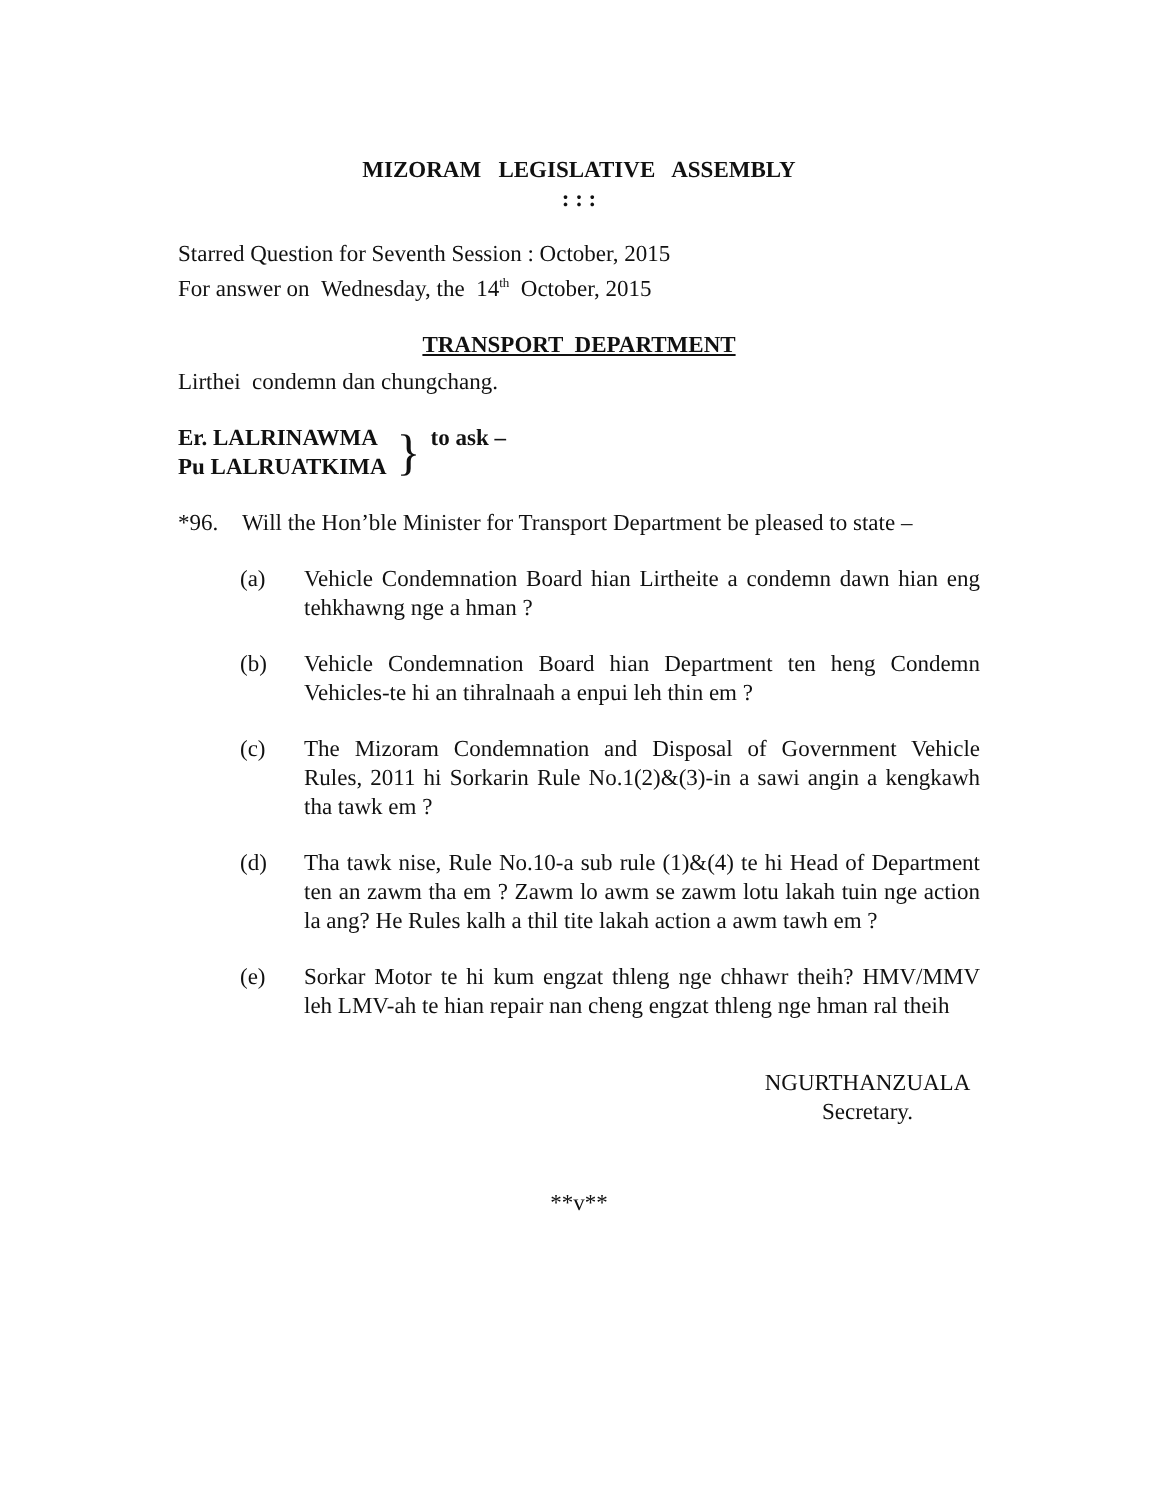MIZORAM LEGISLATIVE ASSEMBLY
: : :
Starred Question for Seventh Session : October, 2015
For answer on Wednesday, the 14<sup>th</sup> October, 2015
TRANSPORT DEPARTMENT
Lirthei condemn dan chungchang.
Er. LALRINAWMA
Pu LALRUATKIMA
}
to ask –
*96. Will the Hon’ble Minister for Transport Department be pleased to state –
(a) Vehicle Condemnation Board hian Lirtheite a condemn dawn hian eng tehkhawng nge a hman ?
(b) Vehicle Condemnation Board hian Department ten heng Condemn Vehicles-te hi an tihralnaah a enpui leh thin em ?
(c) The Mizoram Condemnation and Disposal of Government Vehicle Rules, 2011 hi Sorkarin Rule No.1(2)&(3)-in a sawi angin a kengkawh tha tawk em ?
(d) Tha tawk nise, Rule No.10-a sub rule (1)&(4) te hi Head of Department ten an zawm tha em ? Zawm lo awm se zawm lotu lakah tuin nge action la ang? He Rules kalh a thil tite lakah action a awm tawh em ?
(e) Sorkar Motor te hi kum engzat thleng nge chhawr theih? HMV/MMV leh LMV-ah te hian repair nan cheng engzat thleng nge hman ral theih
NGURTHANZUALA
Secretary.
**v**